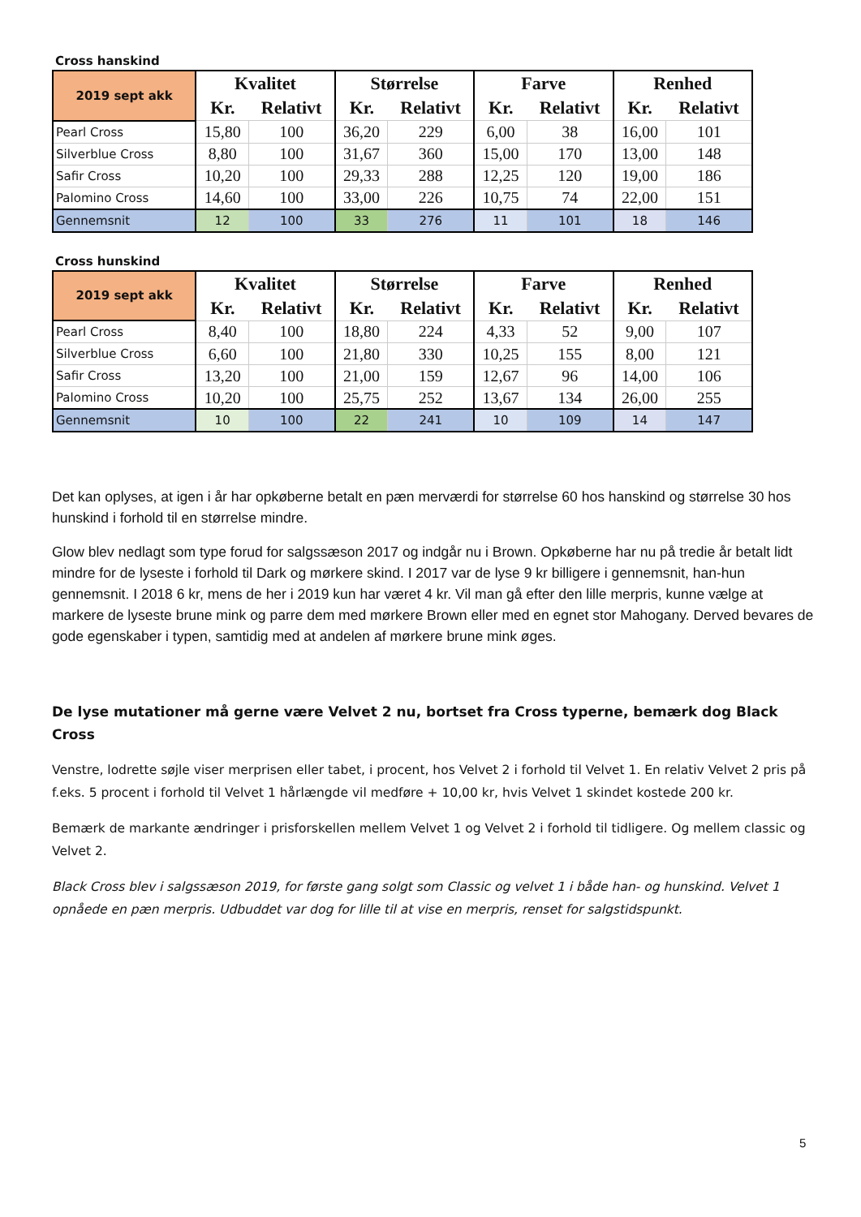Cross hanskind
| 2019 sept akk | Kvalitet | | Størrelse | | Farve | | Renhed | |
| | Kr. | Relativt | Kr. | Relativt | Kr. | Relativt | Kr. | Relativt |
| Pearl Cross | 15,80 | 100 | 36,20 | 229 | 6,00 | 38 | 16,00 | 101 |
| Silverblue Cross | 8,80 | 100 | 31,67 | 360 | 15,00 | 170 | 13,00 | 148 |
| Safir Cross | 10,20 | 100 | 29,33 | 288 | 12,25 | 120 | 19,00 | 186 |
| Palomino Cross | 14,60 | 100 | 33,00 | 226 | 10,75 | 74 | 22,00 | 151 |
| Gennemsnit | 12 | 100 | 33 | 276 | 11 | 101 | 18 | 146 |
Cross hunskind
| 2019 sept akk | Kvalitet | | Størrelse | | Farve | | Renhed | |
| | Kr. | Relativt | Kr. | Relativt | Kr. | Relativt | Kr. | Relativt |
| Pearl Cross | 8,40 | 100 | 18,80 | 224 | 4,33 | 52 | 9,00 | 107 |
| Silverblue Cross | 6,60 | 100 | 21,80 | 330 | 10,25 | 155 | 8,00 | 121 |
| Safir Cross | 13,20 | 100 | 21,00 | 159 | 12,67 | 96 | 14,00 | 106 |
| Palomino Cross | 10,20 | 100 | 25,75 | 252 | 13,67 | 134 | 26,00 | 255 |
| Gennemsnit | 10 | 100 | 22 | 241 | 10 | 109 | 14 | 147 |
Det kan oplyses, at igen i år har opkøberne betalt en pæn merværdi for størrelse 60 hos hanskind og størrelse 30 hos hunskind i forhold til en størrelse mindre.
Glow blev nedlagt som type forud for salgssæson 2017 og indgår nu i Brown. Opkøberne har nu på tredie år betalt lidt mindre for de lyseste i forhold til Dark og mørkere skind. I 2017 var de lyse 9 kr billigere i gennemsnit, han-hun gennemsnit. I 2018 6 kr, mens de her i 2019 kun har været 4 kr. Vil man gå efter den lille merpris, kunne vælge at markere de lyseste brune mink og parre dem med mørkere Brown eller med en egnet stor Mahogany. Derved bevares de gode egenskaber i typen, samtidig med at andelen af mørkere brune mink øges.
De lyse mutationer må gerne være Velvet 2 nu, bortset fra Cross typerne, bemærk dog Black Cross
Venstre, lodrette søjle viser merprisen eller tabet, i procent, hos Velvet 2 i forhold til Velvet 1. En relativ Velvet 2 pris på f.eks. 5 procent i forhold til Velvet 1 hårlængde vil medføre + 10,00 kr, hvis Velvet 1 skindet kostede 200 kr.
Bemærk de markante ændringer i prisforskellen mellem Velvet 1 og Velvet 2 i forhold til tidligere. Og mellem classic og Velvet 2.
Black Cross blev i salgssæson 2019, for første gang solgt som Classic og velvet 1 i både han- og hunskind. Velvet 1 opnåede en pæn merpris. Udbuddet var dog for lille til at vise en merpris, renset for salgstidspunkt.
5